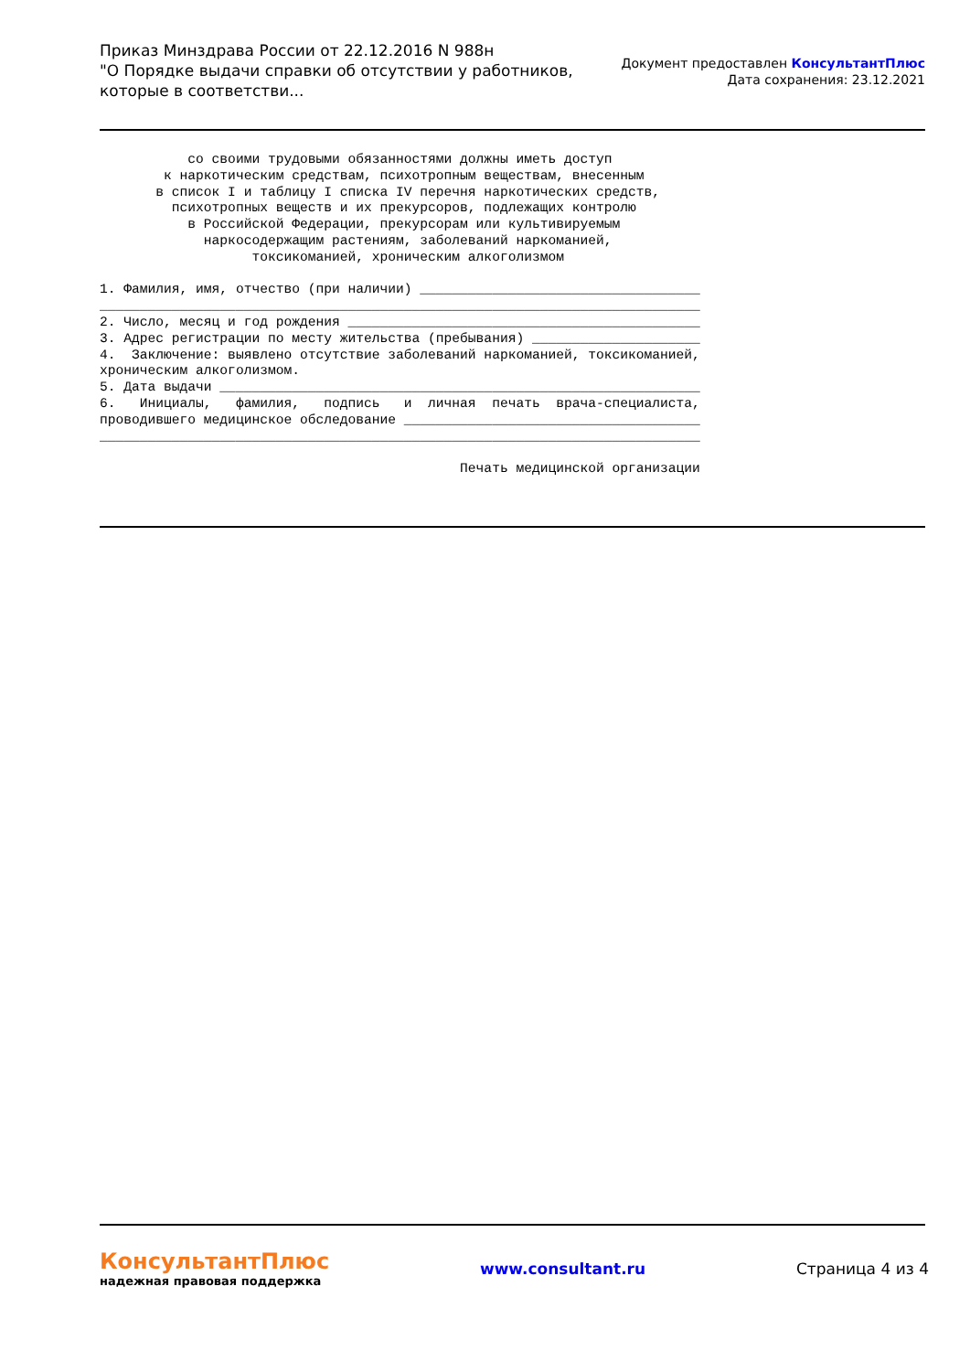Приказ Минздрава России от 22.12.2016 N 988н
"О Порядке выдачи справки об отсутствии у работников,
которые в соответстви...
Документ предоставлен КонсультантПлюс
Дата сохранения: 23.12.2021
со своими трудовыми обязанностями должны иметь доступ к наркотическим средствам, психотропным веществам, внесенным в список I и таблицу I списка IV перечня наркотических средств, психотропных веществ и их прекурсоров, подлежащих контролю в Российской Федерации, прекурсорам или культивируемым наркосодержащим растениям, заболеваний наркоманией, токсикоманией, хроническим алкоголизмом 1. Фамилия, имя, отчество (при наличии) ___________________________________ ___________________________________________________________________________ 2. Число, месяц и год рождения ____________________________________________ 3. Адрес регистрации по месту жительства (пребывания) _____________________ 4. Заключение: выявлено отсутствие заболеваний наркоманией, токсикоманией, хроническим алкоголизмом. 5. Дата выдачи ____________________________________________________________ 6. Инициалы, фамилия, подпись и личная печать врача-специалиста, проводившего медицинское обследование _____________________________________ ___________________________________________________________________________ Печать медицинской организации
КонсультантПлюс
надежная правовая поддержка
www.consultant.ru Страница 4 из 4